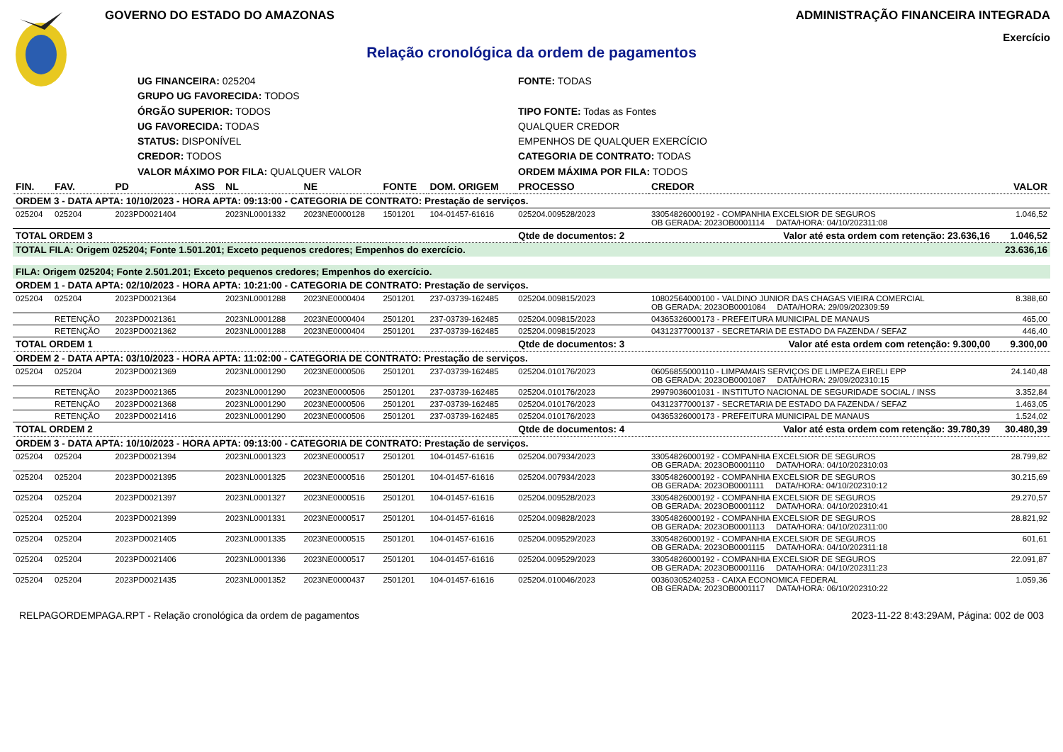GOVERNO DO ESTADO DO AMAZONAS ADMINISTRAÇÃO FINANCEIRA INTEGRADA
Exercício
Relação cronológica da ordem de pagamentos
UG FINANCEIRA: 025204
FONTE: TODAS
GRUPO UG FAVORECIDA: TODOS
ÓRGÃO SUPERIOR: TODOS
TIPO FONTE: Todas as Fontes
UG FAVORECIDA: TODAS
QUALQUER CREDOR
STATUS: DISPONÍVEL
EMPENHOS DE QUALQUER EXERCÍCIO
CREDOR: TODOS
CATEGORIA DE CONTRATO: TODAS
VALOR MÁXIMO POR FILA: QUALQUER VALOR
ORDEM MÁXIMA POR FILA: TODOS
| FIN. | FAV. | PD | ASS | NL | NE | FONTE | DOM. ORIGEM | PROCESSO | CREDOR | VALOR |
| --- | --- | --- | --- | --- | --- | --- | --- | --- | --- | --- |
| ORDEM 3 - DATA APTA: 10/10/2023 - HORA APTA: 09:13:00 - CATEGORIA DE CONTRATO: Prestação de serviços. | | | | | | | | | | |
| 025204 | 025204 | 2023PD0021404 | | 2023NL0001332 | 2023NE0000128 | 1501201 | 104-01457-61616 | 025204.009528/2023 | 33054826000192 - COMPANHIA EXCELSIOR DE SEGUROS OB GERADA: 2023OB0001114 DATA/HORA: 04/10/202311:08 | 1.046,52 |
| TOTAL ORDEM 3 | | | | | | | | Qtde de documentos: 2 | Valor até esta ordem com retenção: 23.636,16 | 1.046,52 |
| TOTAL FILA: Origem 025204; Fonte 1.501.201; Exceto pequenos credores; Empenhos do exercício. | | | | | | | | | | 23.636,16 |
| FILA: Origem 025204; Fonte 2.501.201; Exceto pequenos credores; Empenhos do exercício. | | | | | | | | | | |
| ORDEM 1 - DATA APTA: 02/10/2023 - HORA APTA: 10:21:00 - CATEGORIA DE CONTRATO: Prestação de serviços. | | | | | | | | | | |
| 025204 | 025204 | 2023PD0021364 | | 2023NL0001288 | 2023NE0000404 | 2501201 | 237-03739-162485 | 025204.009815/2023 | 10802564000100 - VALDINO JUNIOR DAS CHAGAS VIEIRA COMERCIAL OB GERADA: 2023OB0001084 DATA/HORA: 29/09/202309:59 | 8.388,60 |
| | RETENÇÃO | 2023PD0021361 | | 2023NL0001288 | 2023NE0000404 | 2501201 | 237-03739-162485 | 025204.009815/2023 | 04365326000173 - PREFEITURA MUNICIPAL DE MANAUS | 465,00 |
| | RETENÇÃO | 2023PD0021362 | | 2023NL0001288 | 2023NE0000404 | 2501201 | 237-03739-162485 | 025204.009815/2023 | 04312377000137 - SECRETARIA DE ESTADO DA FAZENDA / SEFAZ | 446,40 |
| TOTAL ORDEM 1 | | | | | | | | Qtde de documentos: 3 | Valor até esta ordem com retenção: 9.300,00 | 9.300,00 |
| ORDEM 2 - DATA APTA: 03/10/2023 - HORA APTA: 11:02:00 - CATEGORIA DE CONTRATO: Prestação de serviços. | | | | | | | | | | |
| 025204 | 025204 | 2023PD0021369 | | 2023NL0001290 | 2023NE0000506 | 2501201 | 237-03739-162485 | 025204.010176/2023 | 06056855000110 - LIMPAMAIS SERVIÇOS DE LIMPEZA EIRELI EPP OB GERADA: 2023OB0001087 DATA/HORA: 29/09/202310:15 | 24.140,48 |
| | RETENÇÃO | 2023PD0021365 | | 2023NL0001290 | 2023NE0000506 | 2501201 | 237-03739-162485 | 025204.010176/2023 | 29979036001031 - INSTITUTO NACIONAL DE SEGURIDADE SOCIAL / INSS | 3.352,84 |
| | RETENÇÃO | 2023PD0021368 | | 2023NL0001290 | 2023NE0000506 | 2501201 | 237-03739-162485 | 025204.010176/2023 | 04312377000137 - SECRETARIA DE ESTADO DA FAZENDA / SEFAZ | 1.463,05 |
| | RETENÇÃO | 2023PD0021416 | | 2023NL0001290 | 2023NE0000506 | 2501201 | 237-03739-162485 | 025204.010176/2023 | 04365326000173 - PREFEITURA MUNICIPAL DE MANAUS | 1.524,02 |
| TOTAL ORDEM 2 | | | | | | | | Qtde de documentos: 4 | Valor até esta ordem com retenção: 39.780,39 | 30.480,39 |
| ORDEM 3 - DATA APTA: 10/10/2023 - HORA APTA: 09:13:00 - CATEGORIA DE CONTRATO: Prestação de serviços. | | | | | | | | | | |
| 025204 | 025204 | 2023PD0021394 | | 2023NL0001323 | 2023NE0000517 | 2501201 | 104-01457-61616 | 025204.007934/2023 | 33054826000192 - COMPANHIA EXCELSIOR DE SEGUROS OB GERADA: 2023OB0001110 DATA/HORA: 04/10/202310:03 | 28.799,82 |
| 025204 | 025204 | 2023PD0021395 | | 2023NL0001325 | 2023NE0000516 | 2501201 | 104-01457-61616 | 025204.007934/2023 | 33054826000192 - COMPANHIA EXCELSIOR DE SEGUROS OB GERADA: 2023OB0001111 DATA/HORA: 04/10/202310:12 | 30.215,69 |
| 025204 | 025204 | 2023PD0021397 | | 2023NL0001327 | 2023NE0000516 | 2501201 | 104-01457-61616 | 025204.009528/2023 | 33054826000192 - COMPANHIA EXCELSIOR DE SEGUROS OB GERADA: 2023OB0001112 DATA/HORA: 04/10/202310:41 | 29.270,57 |
| 025204 | 025204 | 2023PD0021399 | | 2023NL0001331 | 2023NE0000517 | 2501201 | 104-01457-61616 | 025204.009828/2023 | 33054826000192 - COMPANHIA EXCELSIOR DE SEGUROS OB GERADA: 2023OB0001113 DATA/HORA: 04/10/202311:00 | 28.821,92 |
| 025204 | 025204 | 2023PD0021405 | | 2023NL0001335 | 2023NE0000515 | 2501201 | 104-01457-61616 | 025204.009529/2023 | 33054826000192 - COMPANHIA EXCELSIOR DE SEGUROS OB GERADA: 2023OB0001115 DATA/HORA: 04/10/202311:18 | 601,61 |
| 025204 | 025204 | 2023PD0021406 | | 2023NL0001336 | 2023NE0000517 | 2501201 | 104-01457-61616 | 025204.009529/2023 | 33054826000192 - COMPANHIA EXCELSIOR DE SEGUROS OB GERADA: 2023OB0001116 DATA/HORA: 04/10/202311:23 | 22.091,87 |
| 025204 | 025204 | 2023PD0021435 | | 2023NL0001352 | 2023NE0000437 | 2501201 | 104-01457-61616 | 025204.010046/2023 | 00360305240253 - CAIXA ECONOMICA FEDERAL OB GERADA: 2023OB0001117 DATA/HORA: 06/10/202310:22 | 1.059,36 |
RELPAGORDEMPAGA.RPT - Relação cronológica da ordem de pagamentos 2023-11-22 8:43:29AM, Página: 002 de 003